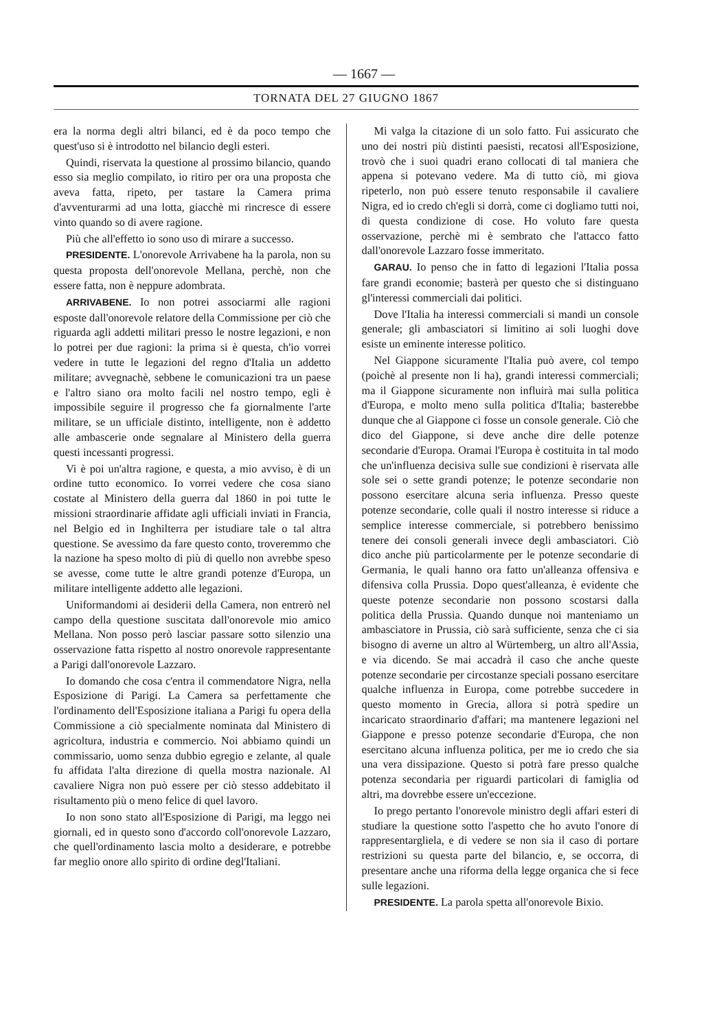— 1667 —
TORNATA DEL 27 GIUGNO 1867
era la norma degli altri bilanci, ed è da poco tempo che quest'uso si è introdotto nel bilancio degli esteri.
Quindi, riservata la questione al prossimo bilancio, quando esso sia meglio compilato, io ritiro per ora una proposta che aveva fatta, ripeto, per tastare la Camera prima d'avventurarmi ad una lotta, giacchè mi rincresce di essere vinto quando so di avere ragione.
Più che all'effetto io sono uso di mirare a successo.
PRESIDENTE. L'onorevole Arrivabene ha la parola, non su questa proposta dell'onorevole Mellana, perchè, non che essere fatta, non è neppure adombrata.
ARRIVABENE. Io non potrei associarmi alle ragioni esposte dall'onorevole relatore della Commissione per ciò che riguarda agli addetti militari presso le nostre legazioni, e non lo potrei per due ragioni: la prima si è questa, ch'io vorrei vedere in tutte le legazioni del regno d'Italia un addetto militare; avvegnachè, sebbene le comunicazioni tra un paese e l'altro siano ora molto facili nel nostro tempo, egli è impossibile seguire il progresso che fa giornalmente l'arte militare, se un ufficiale distinto, intelligente, non è addetto alle ambascerie onde segnalare al Ministero della guerra questi incessanti progressi.
Vi è poi un'altra ragione, e questa, a mio avviso, è di un ordine tutto economico. Io vorrei vedere che cosa siano costate al Ministero della guerra dal 1860 in poi tutte le missioni straordinarie affidate agli ufficiali inviati in Francia, nel Belgio ed in Inghilterra per istudiare tale o tal altra questione. Se avessimo da fare questo conto, troveremmo che la nazione ha speso molto di più di quello non avrebbe speso se avesse, come tutte le altre grandi potenze d'Europa, un militare intelligente addetto alle legazioni.
Uniformandomi ai desiderii della Camera, non entrerò nel campo della questione suscitata dall'onorevole mio amico Mellana. Non posso però lasciar passare sotto silenzio una osservazione fatta rispetto al nostro onorevole rappresentante a Parigi dall'onorevole Lazzaro.
Io domando che cosa c'entra il commendatore Nigra, nella Esposizione di Parigi. La Camera sa perfettamente che l'ordinamento dell'Esposizione italiana a Parigi fu opera della Commissione a ciò specialmente nominata dal Ministero di agricoltura, industria e commercio. Noi abbiamo quindi un commissario, uomo senza dubbio egregio e zelante, al quale fu affidata l'alta direzione di quella mostra nazionale. Al cavaliere Nigra non può essere per ciò stesso addebitato il risultamento più o meno felice di quel lavoro.
Io non sono stato all'Esposizione di Parigi, ma leggo nei giornali, ed in questo sono d'accordo coll'onorevole Lazzaro, che quell'ordinamento lascia molto a desiderare, e potrebbe far meglio onore allo spirito di ordine degl'Italiani.
Mi valga la citazione di un solo fatto. Fui assicurato che uno dei nostri più distinti paesisti, recatosi all'Esposizione, trovò che i suoi quadri erano collocati di tal maniera che appena si potevano vedere. Ma di tutto ciò, mi giova ripeterlo, non può essere tenuto responsabile il cavaliere Nigra, ed io credo ch'egli si dorrà, come ci dogliamo tutti noi, di questa condizione di cose. Ho voluto fare questa osservazione, perchè mi è sembrato che l'attacco fatto dall'onorevole Lazzaro fosse immeritato.
GARAU. Io penso che in fatto di legazioni l'Italia possa fare grandi economie; basterà per questo che si distinguano gl'interessi commerciali dai politici.
Dove l'Italia ha interessi commerciali si mandi un console generale; gli ambasciatori si limitino ai soli luoghi dove esiste un eminente interesse politico.
Nel Giappone sicuramente l'Italia può avere, col tempo (poichè al presente non li ha), grandi interessi commerciali; ma il Giappone sicuramente non influirà mai sulla politica d'Europa, e molto meno sulla politica d'Italia; basterebbe dunque che al Giappone ci fosse un console generale. Ciò che dico del Giappone, si deve anche dire delle potenze secondarie d'Europa. Oramai l'Europa è costituita in tal modo che un'influenza decisiva sulle sue condizioni è riservata alle sole sei o sette grandi potenze; le potenze secondarie non possono esercitare alcuna seria influenza. Presso queste potenze secondarie, colle quali il nostro interesse si riduce a semplice interesse commerciale, si potrebbero benissimo tenere dei consoli generali invece degli ambasciatori. Ciò dico anche più particolarmente per le potenze secondarie di Germania, le quali hanno ora fatto un'alleanza offensiva e difensiva colla Prussia. Dopo quest'alleanza, è evidente che queste potenze secondarie non possono scostarsi dalla politica della Prussia. Quando dunque noi manteniamo un ambasciatore in Prussia, ciò sarà sufficiente, senza che ci sia bisogno di averne un altro al Würtemberg, un altro all'Assia, e via dicendo. Se mai accadrà il caso che anche queste potenze secondarie per circostanze speciali possano esercitare qualche influenza in Europa, come potrebbe succedere in questo momento in Grecia, allora si potrà spedire un incaricato straordinario d'affari; ma mantenere legazioni nel Giappone e presso potenze secondarie d'Europa, che non esercitano alcuna influenza politica, per me io credo che sia una vera dissipazione. Questo si potrà fare presso qualche potenza secondaria per riguardi particolari di famiglia od altri, ma dovrebbe essere un'eccezione.
Io prego pertanto l'onorevole ministro degli affari esteri di studiare la questione sotto l'aspetto che ho avuto l'onore di rappresentargliela, e di vedere se non sia il caso di portare restrizioni su questa parte del bilancio, e, se occorra, di presentare anche una riforma della legge organica che si fece sulle legazioni.
PRESIDENTE. La parola spetta all'onorevole Bixio.